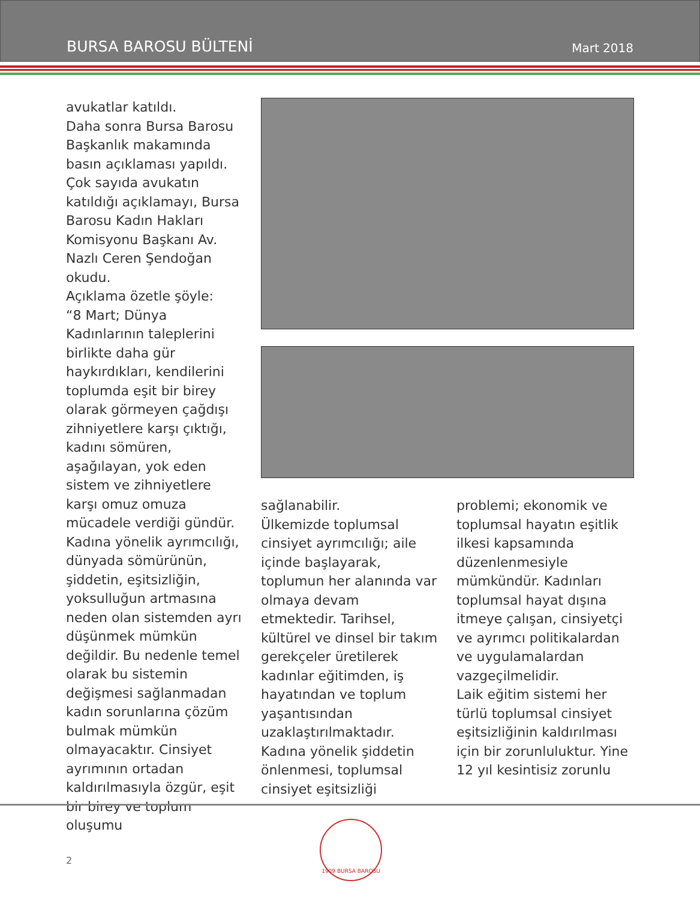BURSA BAROSU BÜLTENİ Mart 2018
avukatlar katıldı.
Daha sonra Bursa Barosu Başkanlık makamında basın açıklaması yapıldı. Çok sayıda avukatın katıldığı açıklamayı, Bursa Barosu Kadın Hakları Komisyonu Başkanı Av. Nazlı Ceren Şendoğan okudu.
Açıklama özetle şöyle:
“8 Mart; Dünya Kadınlarının taleplerini birlikte daha gür haykırdıkları, kendilerini toplumda eşit bir birey olarak görmeyen çağdışı zihniyetlere karşı çıktığı, kadını sömüren, aşağılayan, yok eden sistem ve zihniyetlere karşı omuz omuza mücadele verdiği gündür.
Kadına yönelik ayrımcılığı, dünyada sömürünün, şiddetin, eşitsizliğin, yoksulluğun artmasına neden olan sistemden ayrı düşünmek mümkün değildir. Bu nedenle temel olarak bu sistemin değişmesi sağlanmadan kadın sorunlarına çözüm bulmak mümkün olmayacaktır. Cinsiyet ayrımının ortadan kaldırılmasıyla özgür, eşit bir birey ve toplum oluşumu
sağlanabilir.
Ülkemizde toplumsal cinsiyet ayrımcılığı; aile içinde başlayarak, toplumun her alanında var olmaya devam etmektedir. Tarihsel, kültürel ve dinsel bir takım gerekçeler üretilerek kadınlar eğitimden, iş hayatından ve toplum yaşantısından uzaklaştırılmaktadır. Kadına yönelik şiddetin önlenmesi, toplumsal cinsiyet eşitsizliği
problemi; ekonomik ve toplumsal hayatın eşitlik ilkesi kapsamında düzenlenmesiyle mümkündür. Kadınları toplumsal hayat dışına itmeye çalışan, cinsiyetçi ve ayrımcı politikalardan ve uygulamalardan vazgeçilmelidir.
Laik eğitim sistemi her türlü toplumsal cinsiyet eşitsizliğinin kaldırılması için bir zorunluluktur. Yine 12 yıl kesintisiz zorunlu
2
1909 BURSA BAROSU